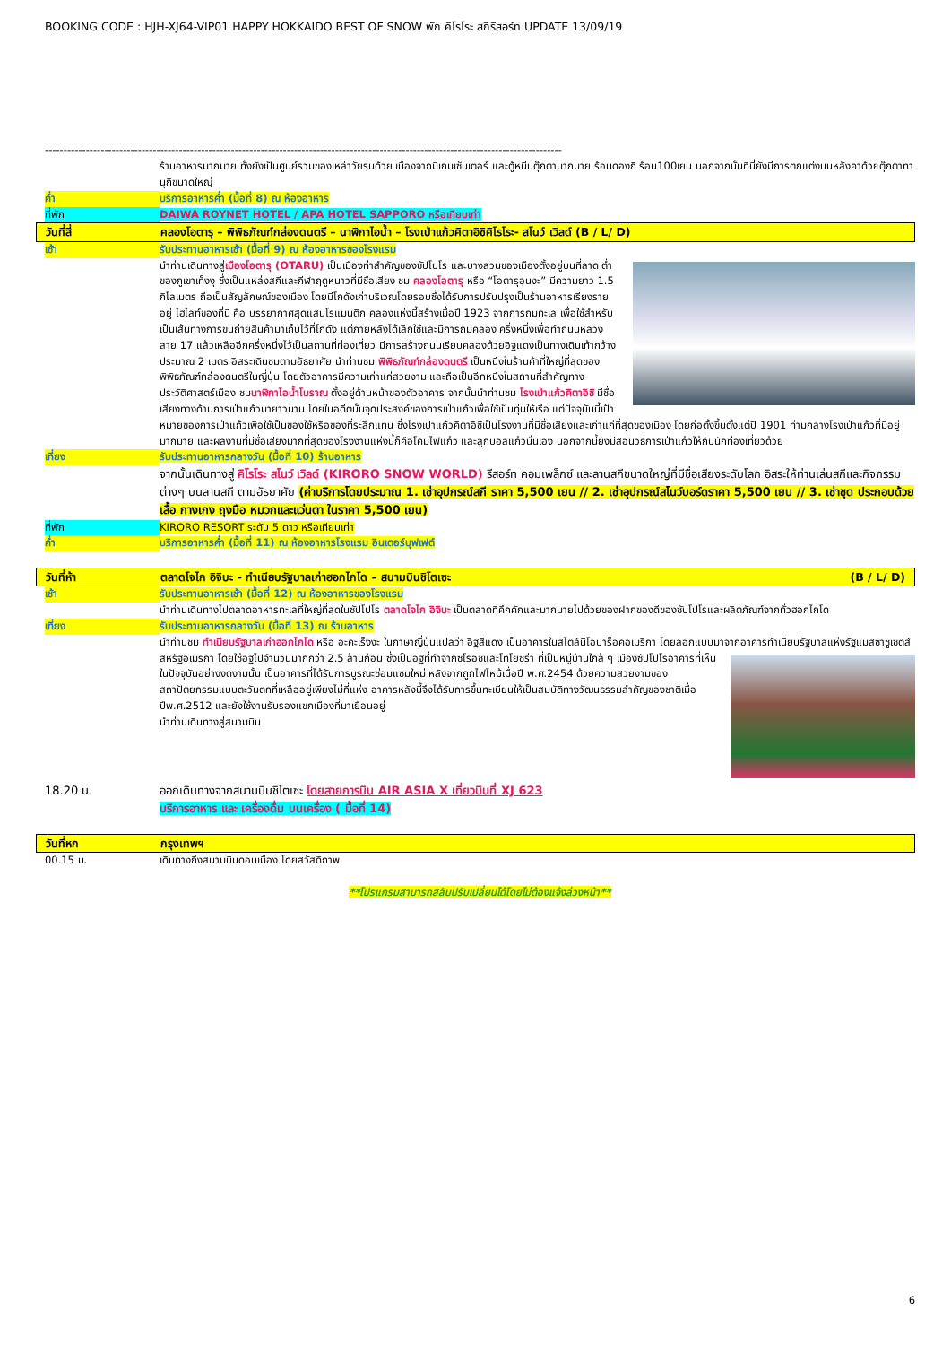BOOKING CODE : HJH-XJ64-VIP01 HAPPY HOKKAIDO BEST OF SNOW พัก คิโรโระ สกีรีสอร์ท UPDATE 13/09/19
-------------------------------------------------------------------------------------------------------------------------------------------
ร้านอาหารมากมาย ทั้งยังเป็นศูนย์รวมของเหล่าวัยรุ่นด้วย เนื่องจากมีเกมเซ็นเตอร์ และตู้หนีบตุ๊กตามากมาย ร้อนดองกี ร้อน100เยน นอกจากนั้นที่นี่ยังมีการตกแต่งบนหลังคาด้วยตุ๊กตาทานุกิขนาดใหญ่
ค่ำ บริการอาหารค่ำ (มื้อที่ 8) ณ ห้องอาหาร
ที่พัก DAIWA ROYNET HOTEL / APA HOTEL SAPPORO หรือเทียบเท่า
วันที่สี่ คลองโอตารุ – พิพิธภัณฑ์กล่องดนตรี – นาฬิกาไอน้ำ – โรงเป่าแก้วคิตาอิชิคิโรโระ- สโนว์ เวิลด์ (B / L/ D)
เช้า รับประทานอาหารเช้า (มื้อที่ 9) ณ ห้องอาหารของโรงแรม
นำท่านเดินทางสู่เมืองโอตารุ (OTARU) เป็นเมืองท่าสำคัญของซัปโปโร และบางส่วนของเมืองตั้งอยู่บนที่ลาด ต่ำของภูเขาเท็งงุ ซึ่งเป็นแหล่งสกีและกีฬาฤดูหนาวที่มีชื่อเสียง ชม คลองโอตารุ หรือ “โอตารุอุนงะ” มีความยาว 1.5 กิโลเมตร ถือเป็นสัญลักษณ์ของเมือง โดยมีโกดังเก่าบริเวณโดยรอบซึ่งได้รับการปรับปรุงเป็นร้านอาหารเรียงรายอยู่ ไฮไลท์ของที่นี่ คือ บรรยากาศสุดแสนโรแมนติก คลองแห่งนี้สร้างเมื่อปี 1923 จากการถมทะเล เพื่อใช้สำหรับเป็นเส้นทางการขนถ่ายสินค้ามาเก็บไว้ที่โกดัง แต่ภายหลังได้เลิกใช้และมีการถมคลอง ครึ่งหนึ่งเพื่อทำถนนหลวงสาย 17 แล้วเหลืออีกครึ่งหนึ่งไว้เป็นสถานที่ท่องเที่ยว มีการสร้างถนนเรียบคลองด้วยอิฐแดงเป็นทางเดินเท้ากว้างประมาณ 2 เมตร อิสระเดินชมตามอัธยาศัย นำท่านชม พิพิธภัณฑ์กล่องดนตรี เป็นหนึ่งในร้านค้าที่ใหญ่ที่สุดของพิพิธภัณฑ์กล่องดนตรีในญี่ปุ่น โดยตัวอาคารมีความเก่าแก่สวยงาม และถือเป็นอีกหนึ่งในสถานที่สำคัญทางประวัติศาสตร์เมือง ชมนาฬิกาไอน้ำโบราณ ตั้งอยู่ด้านหน้าของตัวอาคาร จากนั้นนำท่านชม โรงเป่าแก้วคิตาอิชิ มีชื่อเสียงทางด้านการเป่าแก้วมายาวนาน โดยในอดีตนั้นจุดประสงค์ของการเป่าแก้วเพื่อใช้เป็นทุ่นให้เรือ แต่ปัจจุบันนี้เป้าหมายของการเป่าแก้วเพื่อใช้เป็นของใช้หรือของที่ระลึกแทน ซึ่งโรงเป่าแก้วคิตาอิชิเป็นโรงงานที่มีชื่อเสียงและเก่าแก่ที่สุดของเมือง โดยก่อตั้งขึ้นตั้งแต่ปี 1901 ท่ามกลางโรงเป่าแก้วที่มีอยู่มากมาย และผลงานที่มีชื่อเสียงมากที่สุดของโรงงานแห่งนี้ก็คือโคมไฟแก้ว และลูกบอลแก้วนั่นเอง นอกจากนี้ยังมีสอนวิธีการเป่าแก้วให้กับนักท่องเที่ยวด้วย
เที่ยง รับประทานอาหารกลางวัน (มื้อที่ 10) ร้านอาหาร
จากนั้นเดินทางสู่ คิโรโระ สโนว์ เวิลด์ (KIRORO SNOW WORLD) รีสอร์ท คอมเพล็กซ์ และลานสกีขนาดใหญ่ที่มีชื่อเสียงระดับโลก อิสระให้ท่านเล่นสกีและกิจกรรมต่างๆ บนลานสกี ตามอัธยาศัย (ค่าบริการโดยประมาณ 1. เช่าอุปกรณ์สกี ราคา 5,500 เยน // 2. เช่าอุปกรณ์สโนว์บอร์ดราคา 5,500 เยน // 3. เช่าชุด ประกอบด้วยเสื้อ กางเกง ถุงมือ หมวกและแว่นตา ในราคา 5,500 เยน)
ที่พัก KIRORO RESORT ระดับ 5 ดาว หรือเทียบเท่า
ค่ำ บริการอาหารค่ำ (มื้อที่ 11) ณ ห้องอาหารโรงแรม อินเตอร์บุฟเฟต์
วันที่ห้า ตลาดโจไก อิจิบะ - ทำเนียบรัฐบาลเก่าฮอกไกโด – สนามบินชิโตเซะ (B / L/ D)
เช้า รับประทานอาหารเช้า (มื้อที่ 12) ณ ห้องอาหารของโรงแรม
นำท่านเดินทางไปตลาดอาหารทะเลที่ใหญ่ที่สุดในซัปโปโร ตลาดโจไก อิจิบะ เป็นตลาดที่คึกคักและมากมายไปด้วยของฝากของดีของซัปโปโรและผลิตภัณฑ์จากทั่วฮอกไกโด
เที่ยง รับประทานอาหารกลางวัน (มื้อที่ 13) ณ ร้านอาหาร
นำท่านชม ทำเนียบรัฐบาลเก่าฮอกไกโด หรือ อะคะเร็งงะ ในภาษาญี่ปุ่นแปลว่า อิฐสีแดง เป็นอาคารในสไตล์นีโอบาร็อคอเมริกา โดยลอกแบบมาจากอาคารทำเนียบรัฐบาลแห่งรัฐแมสซาชูเซตส์ สหรัฐอเมริกา โดยใช้อิฐไป
จำนวนมากกว่า 2.5 ล้านก้อน ซึ่งเป็นอิฐที่ทำจากซิโรอิชิและโทโยชิร่า ที่เป็นหมู่บ้านใกล้ ๆ เมืองซัปโปโรอาคารที่เห็นในปัจจุบันอย่างงดงามนั้น เป็นอาคารที่ได้รับการบูรณะซ่อมแซมใหม่ หลังจากถูกไฟไหม้เมื่อปี พ.ศ.2454 ด้วยความสวยงามของสถาปัตยกรรมแบบตะวันตกที่เหลืออยู่เพียงไม่กี่แห่ง อาคารหลังนี้จึงได้รับการขึ้นทะเบียนให้เป็นสมบัติทางวัฒนธรรมสำคัญของชาติเมื่อปีพ.ศ.2512 และยังใช้งานรับรองแขกเมืองที่มาเยือนอยู่
นำท่านเดินทางสู่สนามบิน
18.20 น. ออกเดินทางจากสนามบินชิโตเซะ โดยสายการบิน AIR ASIA X เที่ยวบินที่ XJ 623
บริการอาหาร และ เครื่องดื่ม บนเครื่อง ( มื้อที่ 14)
วันที่หก กรุงเทพฯ
00.15 น. เดินทางถึงสนามบินดอนเมือง โดยสวัสดิภาพ
**โปรแกรมสามารถสลับปรับเปลี่ยนได้โดยไม่ต้องแจ้งล่วงหน้า**
6